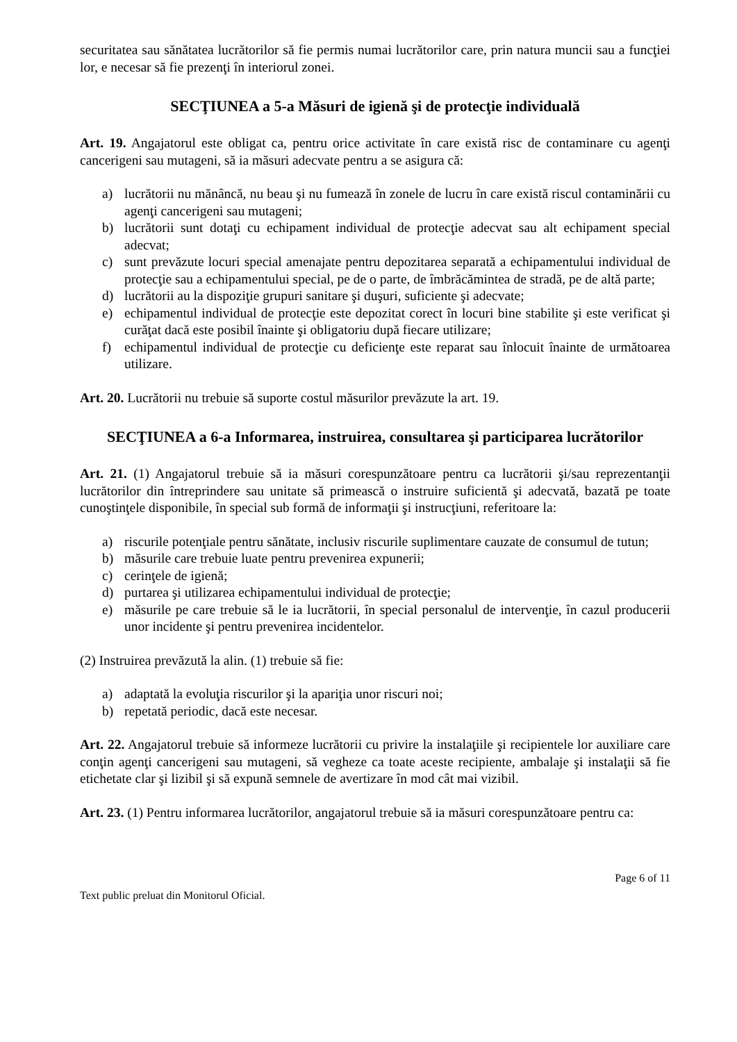securitatea sau sănătatea lucrătorilor să fie permis numai lucrătorilor care, prin natura muncii sau a funcţiei lor, e necesar să fie prezenţi în interiorul zonei.
SECŢIUNEA a 5-a Măsuri de igienă şi de protecţie individuală
Art. 19. Angajatorul este obligat ca, pentru orice activitate în care există risc de contaminare cu agenţi cancerigeni sau mutageni, să ia măsuri adecvate pentru a se asigura că:
a) lucrătorii nu mănâncă, nu beau şi nu fumează în zonele de lucru în care există riscul contaminării cu agenţi cancerigeni sau mutageni;
b) lucrătorii sunt dotaţi cu echipament individual de protecţie adecvat sau alt echipament special adecvat;
c) sunt prevăzute locuri special amenajate pentru depozitarea separată a echipamentului individual de protecţie sau a echipamentului special, pe de o parte, de îmbrăcămintea de stradă, pe de altă parte;
d) lucrătorii au la dispoziţie grupuri sanitare şi duşuri, suficiente şi adecvate;
e) echipamentul individual de protecţie este depozitat corect în locuri bine stabilite şi este verificat şi curăţat dacă este posibil înainte şi obligatoriu după fiecare utilizare;
f) echipamentul individual de protecţie cu deficienţe este reparat sau înlocuit înainte de următoarea utilizare.
Art. 20. Lucrătorii nu trebuie să suporte costul măsurilor prevăzute la art. 19.
SECŢIUNEA a 6-a Informarea, instruirea, consultarea şi participarea lucrătorilor
Art. 21. (1) Angajatorul trebuie să ia măsuri corespunzătoare pentru ca lucrătorii şi/sau reprezentanţii lucrătorilor din întreprindere sau unitate să primească o instruire suficientă şi adecvată, bazată pe toate cunoştinţele disponibile, în special sub formă de informaţii şi instrucţiuni, referitoare la:
a) riscurile potenţiale pentru sănătate, inclusiv riscurile suplimentare cauzate de consumul de tutun;
b) măsurile care trebuie luate pentru prevenirea expunerii;
c) cerinţele de igienă;
d) purtarea şi utilizarea echipamentului individual de protecţie;
e) măsurile pe care trebuie să le ia lucrătorii, în special personalul de intervenţie, în cazul producerii unor incidente şi pentru prevenirea incidentelor.
(2) Instruirea prevăzută la alin. (1) trebuie să fie:
a) adaptată la evoluţia riscurilor şi la apariţia unor riscuri noi;
b) repetată periodic, dacă este necesar.
Art. 22. Angajatorul trebuie să informeze lucrătorii cu privire la instalaţiile şi recipientele lor auxiliare care conţin agenţi cancerigeni sau mutageni, să vegheze ca toate aceste recipiente, ambalaje şi instalaţii să fie etichetate clar şi lizibil şi să expună semnele de avertizare în mod cât mai vizibil.
Art. 23. (1) Pentru informarea lucrătorilor, angajatorul trebuie să ia măsuri corespunzătoare pentru ca:
Page 6 of 11
Text public preluat din Monitorul Oficial.